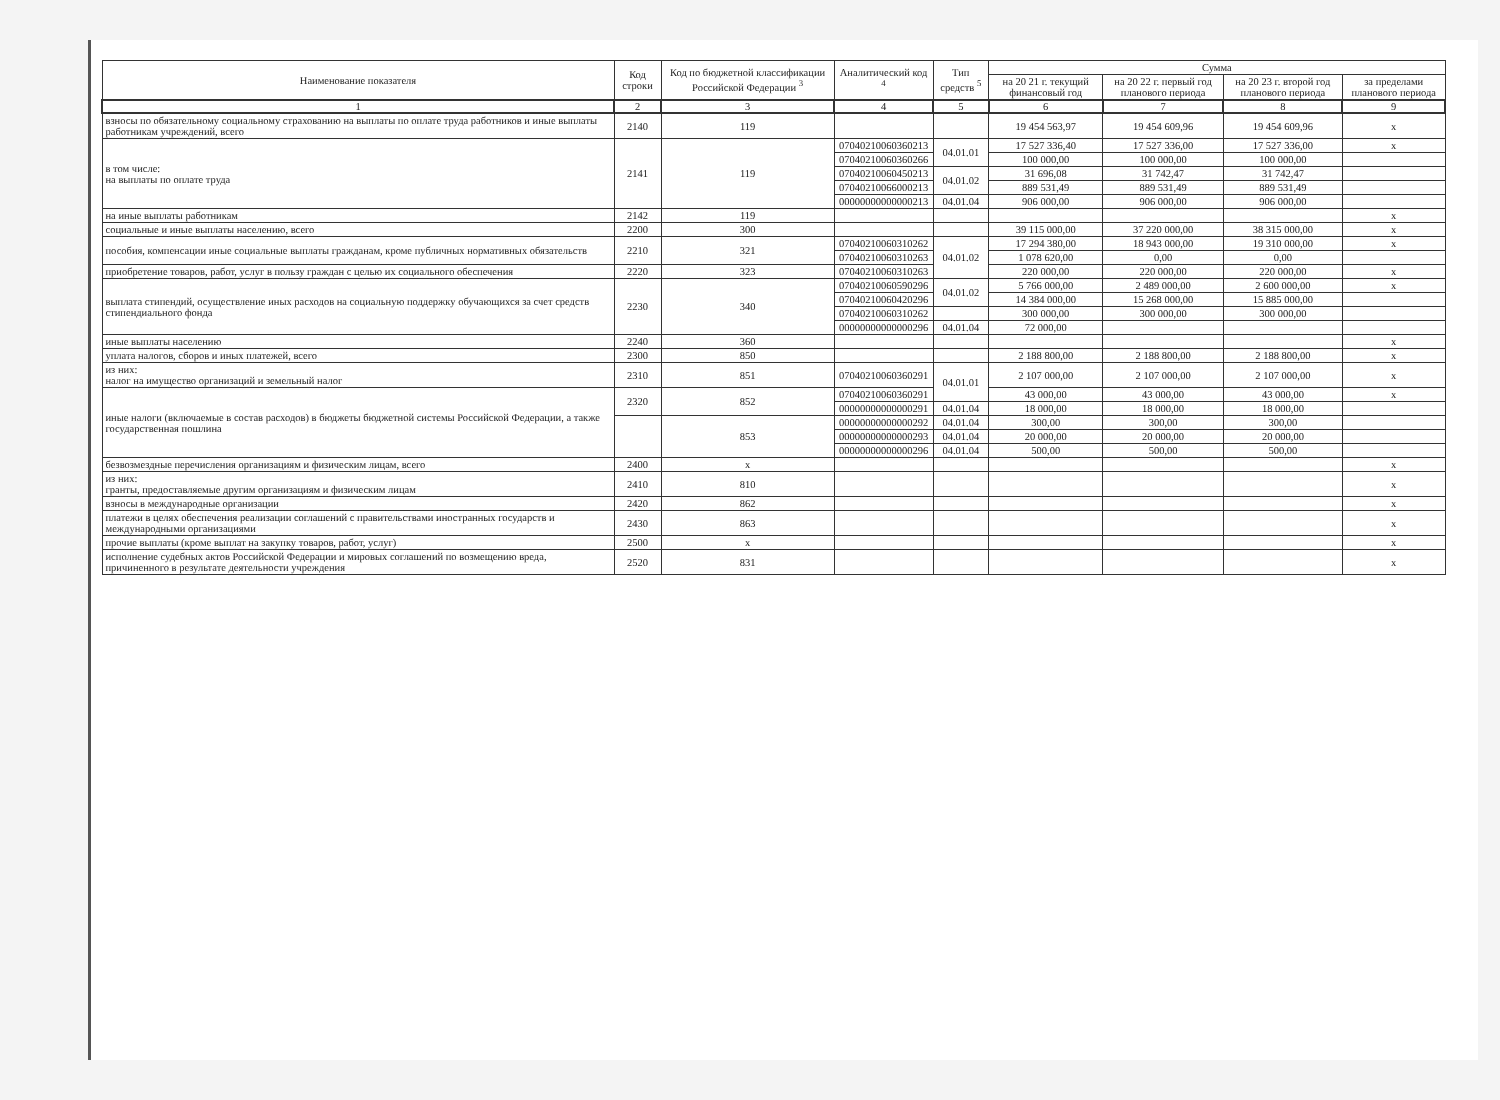| Наименование показателя | Код строки | Код по бюджетной классификации Российской Федерации <sup>3</sup> | Аналитический код <sup>4</sup> | Тип средств <sup>5</sup> | Сумма | | | |
| --- | --- | --- | --- | --- | --- | --- | --- | --- |
| | | | | | на 20 21 г. текущий финансовый год | на 20 22 г. первый год планового периода | на 20 23 г. второй год планового периода | за пределами планового периода |
| 1 | 2 | 3 | 4 | 5 | 6 | 7 | 8 | 9 |
| взносы по обязательному социальному страхованию на выплаты по оплате труда работников и иные выплаты работникам учреждений, всего | 2140 | 119 | | | 19 454 563,97 | 19 454 609,96 | 19 454 609,96 | x |
| в том числе: на выплаты по оплате труда | 2141 | 119 | 07040210060360213 | 04.01.01 | 17 527 336,40 | 17 527 336,00 | 17 527 336,00 | x |
| | | | 07040210060360266 | | 100 000,00 | 100 000,00 | 100 000,00 | |
| | | | 07040210060450213 | 04.01.02 | 31 696,08 | 31 742,47 | 31 742,47 | |
| | | | 07040210066000213 | | 889 531,49 | 889 531,49 | 889 531,49 | |
| | | | 00000000000000213 | 04.01.04 | 906 000,00 | 906 000,00 | 906 000,00 | |
| на иные выплаты работникам | 2142 | 119 | | | | | | x |
| социальные и иные выплаты населению, всего | 2200 | 300 | | | 39 115 000,00 | 37 220 000,00 | 38 315 000,00 | x |
| пособия, компенсации иные социальные выплаты гражданам, кроме публичных нормативных обязательств | 2210 | 321 | 07040210060310262 | 04.01.02 | 17 294 380,00 | 18 943 000,00 | 19 310 000,00 | x |
| | | | 07040210060310263 | | 1 078 620,00 | 0,00 | 0,00 | |
| приобретение товаров, работ, услуг в пользу граждан с целью их социального обеспечения | 2220 | 323 | 07040210060310263 | | 220 000,00 | 220 000,00 | 220 000,00 | x |
| выплата стипендий, осуществление иных расходов на социальную поддержку обучающихся за счет средств стипендиального фонда | 2230 | 340 | 07040210060590296 | 04.01.02 | 5 766 000,00 | 2 489 000,00 | 2 600 000,00 | x |
| | | | 07040210060420296 | | 14 384 000,00 | 15 268 000,00 | 15 885 000,00 | |
| | | | 07040210060310262 | | 300 000,00 | 300 000,00 | 300 000,00 | |
| | | | 00000000000000296 | 04.01.04 | 72 000,00 | | | |
| иные выплаты населению | 2240 | 360 | | | | | | x |
| уплата налогов, сборов и иных платежей, всего | 2300 | 850 | | | 2 188 800,00 | 2 188 800,00 | 2 188 800,00 | x |
| из них: налог на имущество организаций и земельный налог | 2310 | 851 | 07040210060360291 | 04.01.01 | 2 107 000,00 | 2 107 000,00 | 2 107 000,00 | x |
| иные налоги (включаемые в состав расходов) в бюджеты бюджетной системы Российской Федерации, а также государственная пошлина | 2320 | 852 | 07040210060360291 | | 43 000,00 | 43 000,00 | 43 000,00 | x |
| | | | 00000000000000291 | 04.01.04 | 18 000,00 | 18 000,00 | 18 000,00 | |
| | | 853 | 00000000000000292 | 04.01.04 | 300,00 | 300,00 | 300,00 | |
| | | | 00000000000000293 | 04.01.04 | 20 000,00 | 20 000,00 | 20 000,00 | |
| | | | 00000000000000296 | 04.01.04 | 500,00 | 500,00 | 500,00 | |
| безвозмездные перечисления организациям и физическим лицам, всего | 2400 | x | | | | | | x |
| из них: гранты, предоставляемые другим организациям и физическим лицам | 2410 | 810 | | | | | | x |
| взносы в международные организации | 2420 | 862 | | | | | | x |
| платежи в целях обеспечения реализации соглашений с правительствами иностранных государств и международными организациями | 2430 | 863 | | | | | | x |
| прочие выплаты (кроме выплат на закупку товаров, работ, услуг) | 2500 | x | | | | | | x |
| исполнение судебных актов Российской Федерации и мировых соглашений по возмещению вреда, причиненного в результате деятельности учреждения | 2520 | 831 | | | | | | x |